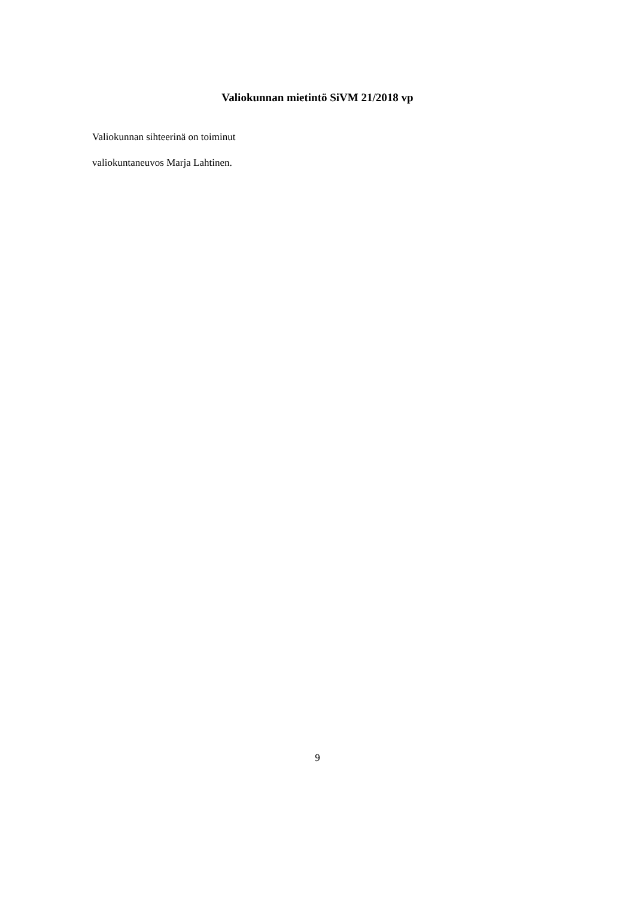Valiokunnan mietintö SiVM 21/2018 vp
Valiokunnan sihteerinä on toiminut
valiokuntaneuvos Marja Lahtinen.
9